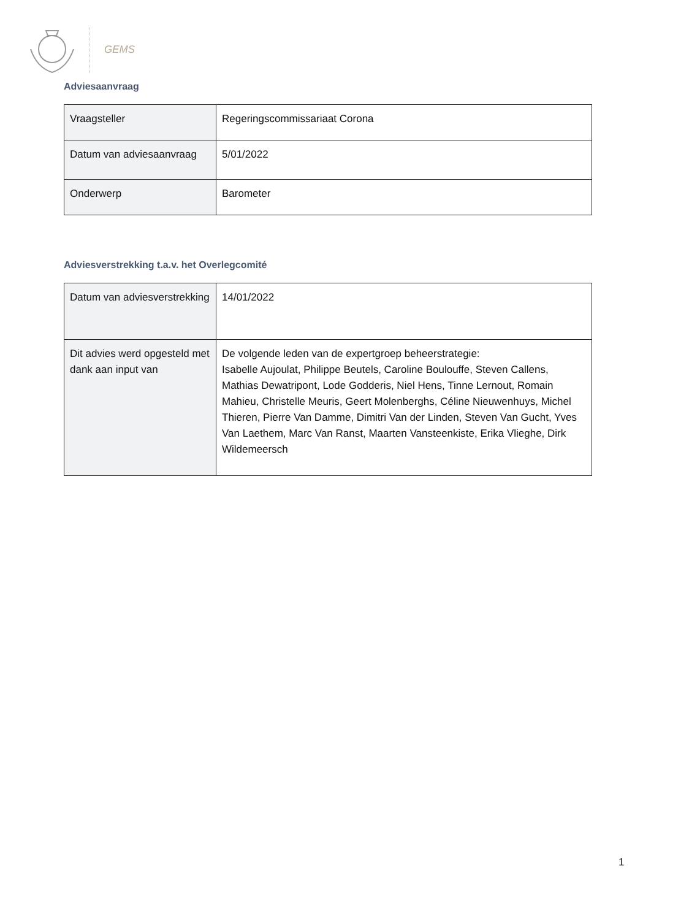GEMS
Adviesaanvraag
| Vraagsteller | Regeringscommissariaat Corona |
| Datum van adviesaanvraag | 5/01/2022 |
| Onderwerp | Barometer |
Adviesverstrekking t.a.v. het Overlegcomité
| Datum van adviesverstrekking | 14/01/2022 |
| Dit advies werd opgesteld met dank aan input van | De volgende leden van de expertgroep beheerstrategie: Isabelle Aujoulat, Philippe Beutels, Caroline Boulouffe, Steven Callens, Mathias Dewatripont, Lode Godderis, Niel Hens, Tinne Lernout, Romain Mahieu, Christelle Meuris, Geert Molenberghs, Céline Nieuwenhuys, Michel Thieren, Pierre Van Damme, Dimitri Van der Linden, Steven Van Gucht, Yves Van Laethem, Marc Van Ranst, Maarten Vansteenkiste, Erika Vlieghe, Dirk Wildemeersch |
1